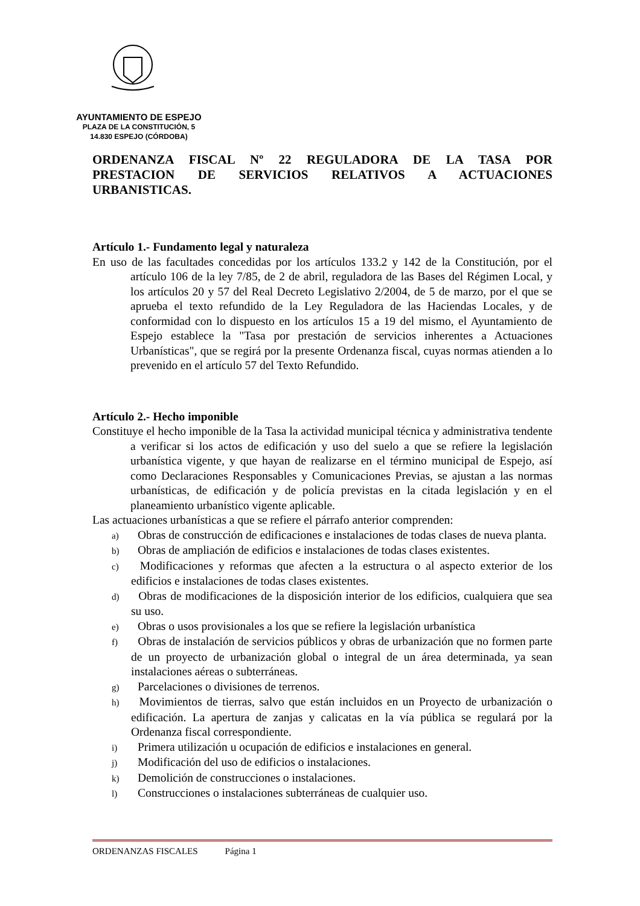AYUNTAMIENTO DE ESPEJO
PLAZA DE LA CONSTITUCIÓN, 5
14.830 ESPEJO (CÓRDOBA)
ORDENANZA FISCAL Nº 22 REGULADORA DE LA TASA POR PRESTACION DE SERVICIOS RELATIVOS A ACTUACIONES URBANISTICAS.
Artículo 1.- Fundamento legal y naturaleza
En uso de las facultades concedidas por los artículos 133.2 y 142 de la Constitución, por el artículo 106 de la ley 7/85, de 2 de abril, reguladora de las Bases del Régimen Local, y los artículos 20 y 57 del Real Decreto Legislativo 2/2004, de 5 de marzo, por el que se aprueba el texto refundido de la Ley Reguladora de las Haciendas Locales, y de conformidad con lo dispuesto en los artículos 15 a 19 del mismo, el Ayuntamiento de Espejo establece la "Tasa por prestación de servicios inherentes a Actuaciones Urbanísticas", que se regirá por la presente Ordenanza fiscal, cuyas normas atienden a lo prevenido en el artículo 57 del Texto Refundido.
Artículo 2.- Hecho imponible
Constituye el hecho imponible de la Tasa la actividad municipal técnica y administrativa tendente a verificar si los actos de edificación y uso del suelo a que se refiere la legislación urbanística vigente, y que hayan de realizarse en el término municipal de Espejo, así como Declaraciones Responsables y Comunicaciones Previas, se ajustan a las normas urbanísticas, de edificación y de policía previstas en la citada legislación y en el planeamiento urbanístico vigente aplicable.
Las actuaciones urbanísticas a que se refiere el párrafo anterior comprenden:
a) Obras de construcción de edificaciones e instalaciones de todas clases de nueva planta.
b) Obras de ampliación de edificios e instalaciones de todas clases existentes.
c) Modificaciones y reformas que afecten a la estructura o al aspecto exterior de los edificios e instalaciones de todas clases existentes.
d) Obras de modificaciones de la disposición interior de los edificios, cualquiera que sea su uso.
e) Obras o usos provisionales a los que se refiere la legislación urbanística
f) Obras de instalación de servicios públicos y obras de urbanización que no formen parte de un proyecto de urbanización global o integral de un área determinada, ya sean instalaciones aéreas o subterráneas.
g) Parcelaciones o divisiones de terrenos.
h) Movimientos de tierras, salvo que están incluidos en un Proyecto de urbanización o edificación. La apertura de zanjas y calicatas en la vía pública se regulará por la Ordenanza fiscal correspondiente.
i) Primera utilización u ocupación de edificios e instalaciones en general.
j) Modificación del uso de edificios o instalaciones.
k) Demolición de construcciones o instalaciones.
l) Construcciones o instalaciones subterráneas de cualquier uso.
ORDENANZAS FISCALES Página 1